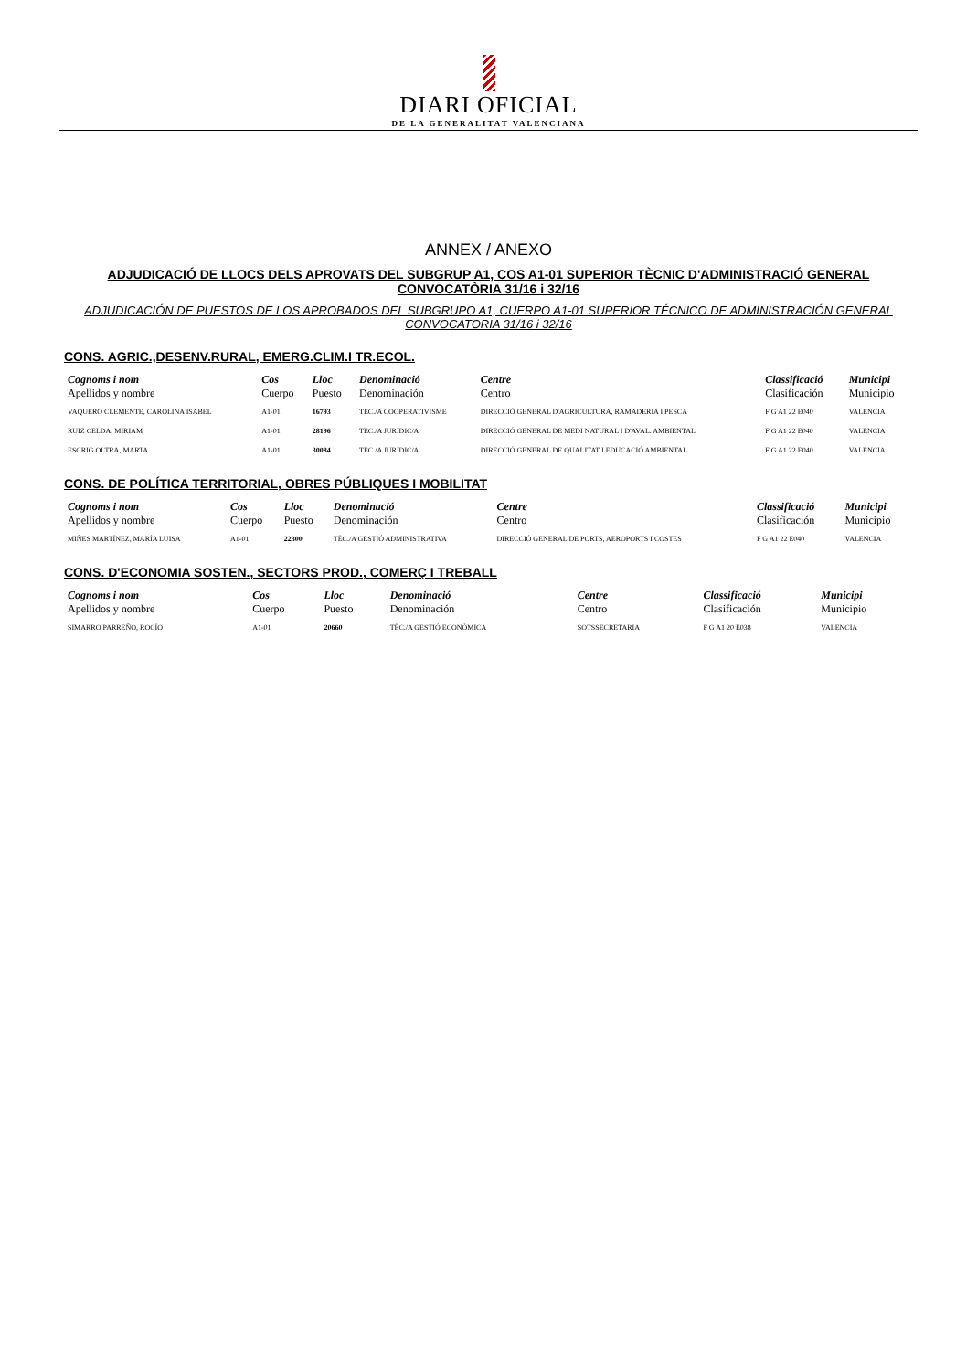DIARI OFICIAL
DE LA GENERALITAT VALENCIANA
ANNEX / ANEXO
ADJUDICACIÓ DE LLOCS DELS APROVATS DEL SUBGRUP A1, COS A1-01 SUPERIOR TÈCNIC D'ADMINISTRACIÓ GENERAL CONVOCATÒRIA 31/16 i 32/16
ADJUDICACIÓN DE PUESTOS DE LOS APROBADOS DEL SUBGRUPO A1, CUERPO A1-01 SUPERIOR TÉCNICO DE ADMINISTRACIÓN GENERAL CONVOCATORIA 31/16 i 32/16
CONS. AGRIC.,DESENV.RURAL, EMERG.CLIM.I TR.ECOL.
| Cognoms i nom Apellidos y nombre | Cos Cuerpo | Lloc Puesto | Denominació Denominación | Centre Centro | Classificació Clasificación | Municipi Municipio |
| --- | --- | --- | --- | --- | --- | --- |
| VAQUERO CLEMENTE, CAROLINA ISABEL | A1-01 | 16793 | TÈC./A COOPERATIVISME | DIRECCIÓ GENERAL D'AGRICULTURA, RAMADERIA I PESCA | F G A1 22 E040 | VALENCIA |
| RUIZ CELDA, MIRIAM | A1-01 | 28196 | TÈC./A JURÍDIC/A | DIRECCIÓ GENERAL DE MEDI NATURAL I D'AVAL. AMBIENTAL | F G A1 22 E040 | VALENCIA |
| ESCRIG OLTRA, MARTA | A1-01 | 30084 | TÈC./A JURÍDIC/A | DIRECCIÓ GENERAL DE QUALITAT I EDUCACIÓ AMBIENTAL | F G A1 22 E040 | VALENCIA |
CONS. DE POLÍTICA TERRITORIAL, OBRES PÚBLIQUES I MOBILITAT
| Cognoms i nom Apellidos y nombre | Cos Cuerpo | Lloc Puesto | Denominació Denominación | Centre Centro | Classificació Clasificación | Municipi Municipio |
| --- | --- | --- | --- | --- | --- | --- |
| MIÑES MARTÍNEZ, MARÍA LUISA | A1-01 | 22300 | TÈC./A GESTIÓ ADMINISTRATIVA | DIRECCIÓ GENERAL DE PORTS, AEROPORTS I COSTES | F G A1 22 E040 | VALENCIA |
CONS. D'ECONOMIA SOSTEN., SECTORS PROD., COMERÇ I TREBALL
| Cognoms i nom Apellidos y nombre | Cos Cuerpo | Lloc Puesto | Denominació Denominación | Centre Centro | Classificació Clasificación | Municipi Municipio |
| --- | --- | --- | --- | --- | --- | --- |
| SIMARRO PARREÑO, ROCÍO | A1-01 | 20660 | TÈC./A GESTIÓ ECONÒMICA | SOTSSECRETARIA | F G A1 20 E038 | VALENCIA |